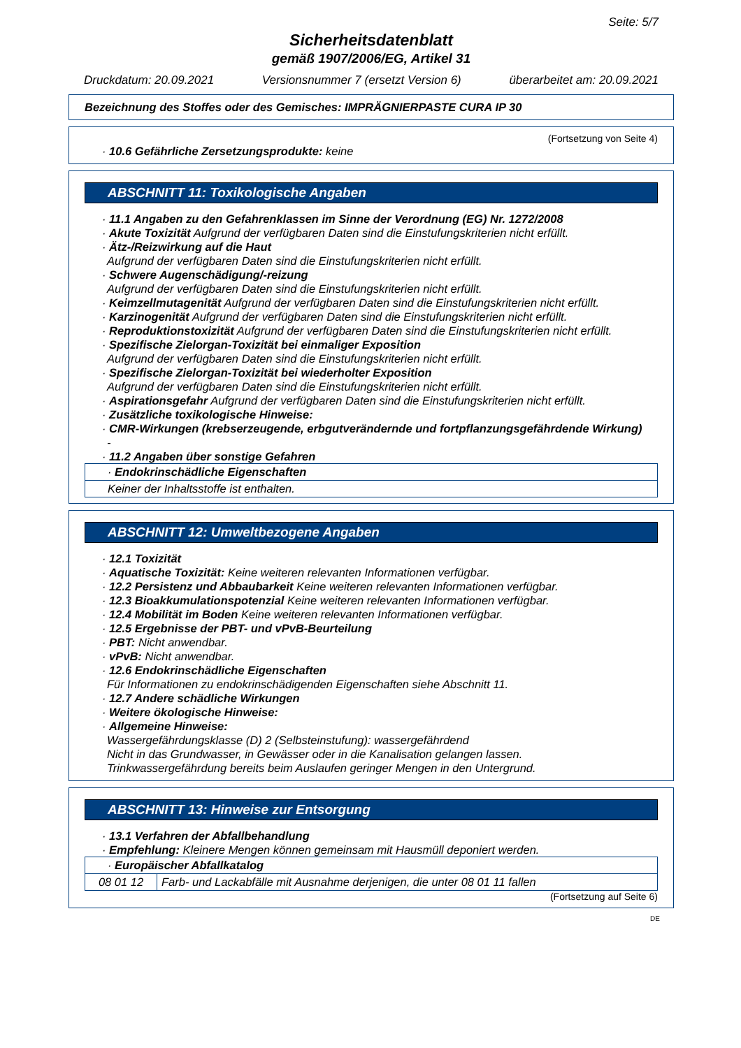Seite: 5/7
Sicherheitsdatenblatt
gemäß 1907/2006/EG, Artikel 31
Druckdatum: 20.09.2021 Versionsnummer 7 (ersetzt Version 6) überarbeitet am: 20.09.2021
Bezeichnung des Stoffes oder des Gemisches: IMPRÄGNIERPASTE CURA IP 30
(Fortsetzung von Seite 4)
· 10.6 Gefährliche Zersetzungsprodukte: keine
ABSCHNITT 11: Toxikologische Angaben
· 11.1 Angaben zu den Gefahrenklassen im Sinne der Verordnung (EG) Nr. 1272/2008
· Akute Toxizität Aufgrund der verfügbaren Daten sind die Einstufungskriterien nicht erfüllt.
· Ätz-/Reizwirkung auf die Haut
Aufgrund der verfügbaren Daten sind die Einstufungskriterien nicht erfüllt.
· Schwere Augenschädigung/-reizung
Aufgrund der verfügbaren Daten sind die Einstufungskriterien nicht erfüllt.
· Keimzellmutagenität Aufgrund der verfügbaren Daten sind die Einstufungskriterien nicht erfüllt.
· Karzinogenität Aufgrund der verfügbaren Daten sind die Einstufungskriterien nicht erfüllt.
· Reproduktionstoxizität Aufgrund der verfügbaren Daten sind die Einstufungskriterien nicht erfüllt.
· Spezifische Zielorgan-Toxizität bei einmaliger Exposition
Aufgrund der verfügbaren Daten sind die Einstufungskriterien nicht erfüllt.
· Spezifische Zielorgan-Toxizität bei wiederholter Exposition
Aufgrund der verfügbaren Daten sind die Einstufungskriterien nicht erfüllt.
· Aspirationsgefahr Aufgrund der verfügbaren Daten sind die Einstufungskriterien nicht erfüllt.
· Zusätzliche toxikologische Hinweise:
· CMR-Wirkungen (krebserzeugende, erbgutverändernde und fortpflanzungsgefährdende Wirkung)
-
· 11.2 Angaben über sonstige Gefahren
| · Endokrinschädliche Eigenschaften |
| Keiner der Inhaltsstoffe ist enthalten. |
ABSCHNITT 12: Umweltbezogene Angaben
· 12.1 Toxizität
· Aquatische Toxizität: Keine weiteren relevanten Informationen verfügbar.
· 12.2 Persistenz und Abbaubarkeit Keine weiteren relevanten Informationen verfügbar.
· 12.3 Bioakkumulationspotenzial Keine weiteren relevanten Informationen verfügbar.
· 12.4 Mobilität im Boden Keine weiteren relevanten Informationen verfügbar.
· 12.5 Ergebnisse der PBT- und vPvB-Beurteilung
· PBT: Nicht anwendbar.
· vPvB: Nicht anwendbar.
· 12.6 Endokrinschädliche Eigenschaften
Für Informationen zu endokrinschädigenden Eigenschaften siehe Abschnitt 11.
· 12.7 Andere schädliche Wirkungen
· Weitere ökologische Hinweise:
· Allgemeine Hinweise:
Wassergefährdungsklasse (D) 2 (Selbsteinstufung): wassergefährdend
Nicht in das Grundwasser, in Gewässer oder in die Kanalisation gelangen lassen.
Trinkwassergefährdung bereits beim Auslaufen geringer Mengen in den Untergrund.
ABSCHNITT 13: Hinweise zur Entsorgung
· 13.1 Verfahren der Abfallbehandlung
· Empfehlung: Kleinere Mengen können gemeinsam mit Hausmüll deponiert werden.
| · Europäischer Abfallkatalog | |
| 08 01 12 | Farb- und Lackabfälle mit Ausnahme derjenigen, die unter 08 01 11 fallen |
(Fortsetzung auf Seite 6)
DE